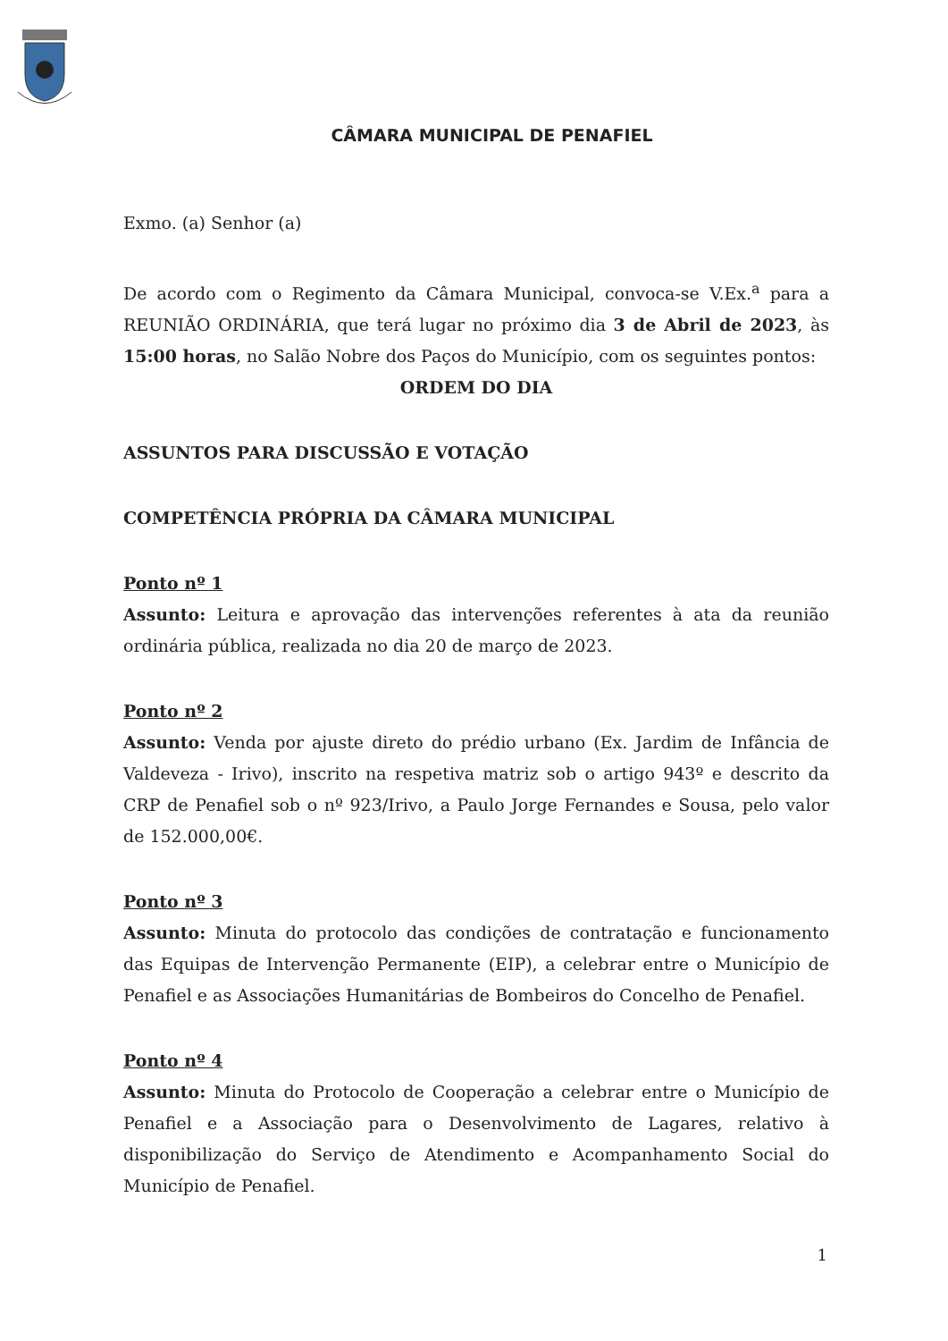CÂMARA MUNICIPAL DE PENAFIEL
Exmo. (a) Senhor (a)
De acordo com o Regimento da Câmara Municipal, convoca-se V.Ex.<sup>a</sup> para a REUNIÃO ORDINÁRIA, que terá lugar no próximo dia 3 de Abril de 2023, às 15:00 horas, no Salão Nobre dos Paços do Município, com os seguintes pontos:
ORDEM DO DIA
ASSUNTOS PARA DISCUSSÃO E VOTAÇÃO
COMPETÊNCIA PRÓPRIA DA CÂMARA MUNICIPAL
Ponto nº 1
Assunto: Leitura e aprovação das intervenções referentes à ata da reunião ordinária pública, realizada no dia 20 de março de 2023.
Ponto nº 2
Assunto: Venda por ajuste direto do prédio urbano (Ex. Jardim de Infância de Valdeveza - Irivo), inscrito na respetiva matriz sob o artigo 943º e descrito da CRP de Penafiel sob o nº 923/Irivo, a Paulo Jorge Fernandes e Sousa, pelo valor de 152.000,00€.
Ponto nº 3
Assunto: Minuta do protocolo das condições de contratação e funcionamento das Equipas de Intervenção Permanente (EIP), a celebrar entre o Município de Penafiel e as Associações Humanitárias de Bombeiros do Concelho de Penafiel.
Ponto nº 4
Assunto: Minuta do Protocolo de Cooperação a celebrar entre o Município de Penafiel e a Associação para o Desenvolvimento de Lagares, relativo à disponibilização do Serviço de Atendimento e Acompanhamento Social do Município de Penafiel.
1